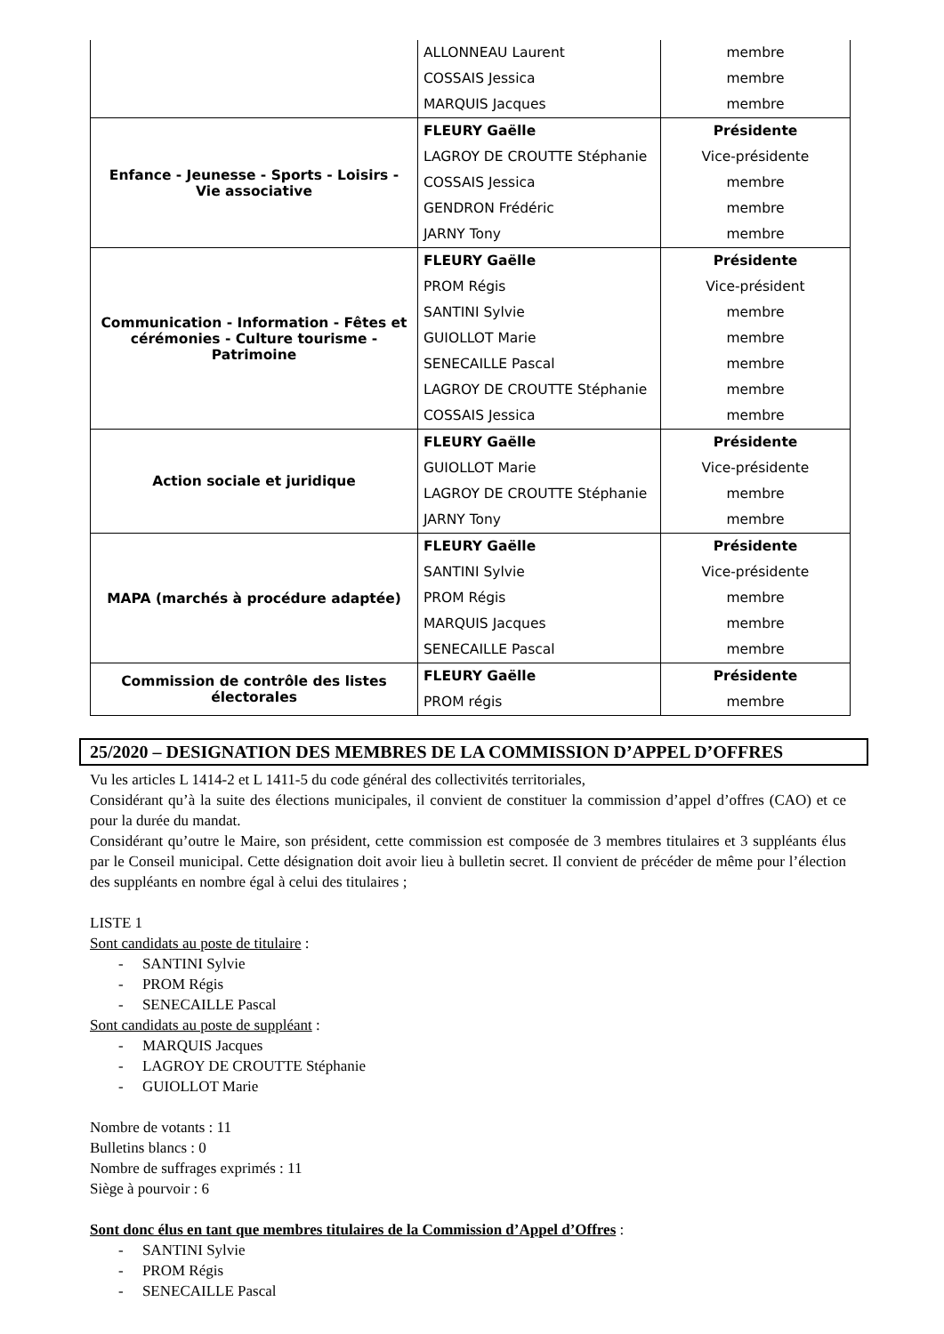| | ALLONNEAU Laurent COSSAIS Jessica MARQUIS Jacques | membre membre membre |
| Enfance - Jeunesse - Sports - Loisirs - Vie associative | FLEURY Gaëlle LAGROY DE CROUTTE Stéphanie COSSAIS Jessica GENDRON Frédéric JARNY Tony | Présidente Vice-présidente membre membre membre |
| Communication - Information - Fêtes et cérémonies - Culture tourisme - Patrimoine | FLEURY Gaëlle PROM Régis SANTINI Sylvie GUIOLLOT Marie SENECAILLE Pascal LAGROY DE CROUTTE Stéphanie COSSAIS Jessica | Présidente Vice-président membre membre membre membre membre |
| Action sociale et juridique | FLEURY Gaëlle GUIOLLOT Marie LAGROY DE CROUTTE Stéphanie JARNY Tony | Présidente Vice-présidente membre membre |
| MAPA (marchés à procédure adaptée) | FLEURY Gaëlle SANTINI Sylvie PROM Régis MARQUIS Jacques SENECAILLE Pascal | Présidente Vice-présidente membre membre membre |
| Commission de contrôle des listes électorales | FLEURY Gaëlle PROM régis | Présidente membre |
25/2020 – DESIGNATION DES MEMBRES DE LA COMMISSION D’APPEL D’OFFRES
Vu les articles L 1414-2 et L 1411-5 du code général des collectivités territoriales,
Considérant qu’à la suite des élections municipales, il convient de constituer la commission d’appel d’offres (CAO) et ce pour la durée du mandat.
Considérant qu’outre le Maire, son président, cette commission est composée de 3 membres titulaires et 3 suppléants élus par le Conseil municipal. Cette désignation doit avoir lieu à bulletin secret. Il convient de précéder de même pour l’élection des suppléants en nombre égal à celui des titulaires ;
LISTE 1
Sont candidats au poste de titulaire :
- SANTINI Sylvie
- PROM Régis
- SENECAILLE Pascal
Sont candidats au poste de suppléant :
- MARQUIS Jacques
- LAGROY DE CROUTTE Stéphanie
- GUIOLLOT Marie
Nombre de votants : 11
Bulletins blancs : 0
Nombre de suffrages exprimés : 11
Siège à pourvoir : 6
Sont donc élus en tant que membres titulaires de la Commission d’Appel d’Offres :
- SANTINI Sylvie
- PROM Régis
- SENECAILLE Pascal